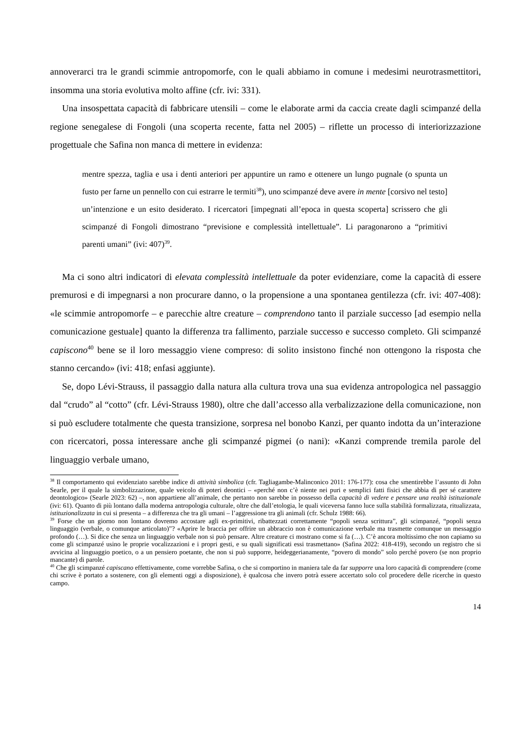annoverarci tra le grandi scimmie antropomorfe, con le quali abbiamo in comune i medesimi neurotrasmettitori, insomma una storia evolutiva molto affine (cfr. ivi: 331).
Una insospettata capacità di fabbricare utensili – come le elaborate armi da caccia create dagli scimpanzé della regione senegalese di Fongoli (una scoperta recente, fatta nel 2005) – riflette un processo di interiorizzazione progettuale che Safina non manca di mettere in evidenza:
mentre spezza, taglia e usa i denti anteriori per appuntire un ramo e ottenere un lungo pugnale (o spunta un fusto per farne un pennello con cui estrarre le termiti<sup>38</sup>), uno scimpanzé deve avere in mente [corsivo nel testo] un’intenzione e un esito desiderato. I ricercatori [impegnati all’epoca in questa scoperta] scrissero che gli scimpanzé di Fongoli dimostrano “previsione e complessità intellettuale”. Li paragonarono a “primitivi parenti umani” (ivi: 407)<sup>39</sup>.
Ma ci sono altri indicatori di elevata complessità intellettuale da poter evidenziare, come la capacità di essere premurosi e di impegnarsi a non procurare danno, o la propensione a una spontanea gentilezza (cfr. ivi: 407-408): «le scimmie antropomorfe – e parecchie altre creature – comprendono tanto il parziale successo [ad esempio nella comunicazione gestuale] quanto la differenza tra fallimento, parziale successo e successo completo. Gli scimpanzé capiscono<sup>40</sup> bene se il loro messaggio viene compreso: di solito insistono finché non ottengono la risposta che stanno cercando» (ivi: 418; enfasi aggiunte).
Se, dopo Lévi-Strauss, il passaggio dalla natura alla cultura trova una sua evidenza antropologica nel passaggio dal “crudo” al “cotto” (cfr. Lévi-Strauss 1980), oltre che dall’accesso alla verbalizzazione della comunicazione, non si può escludere totalmente che questa transizione, sorpresa nel bonobo Kanzi, per quanto indotta da un’interazione con ricercatori, possa interessare anche gli scimpanzé pigmei (o nani): «Kanzi comprende tremila parole del linguaggio verbale umano,
<sup>38</sup> Il comportamento qui evidenziato sarebbe indice di attività simbolica (cfr. Tagliagambe-Malinconico 2011: 176-177): cosa che smentirebbe l’assunto di John Searle, per il quale la simbolizzazione, quale veicolo di poteri deontici – «perché non c’è niente nei puri e semplici fatti fisici che abbia di per sé carattere deontologico» (Searle 2023: 62) –, non appartiene all’animale, che pertanto non sarebbe in possesso della capacità di vedere e pensare una realtà istituzionale (ivi: 61). Quanto di più lontano dalla moderna antropologia culturale, oltre che dall’etologia, le quali viceversa fanno luce sulla stabilità formalizzata, ritualizzata, istituzionalizzata in cui si presenta – a differenza che tra gli umani – l’aggressione tra gli animali (cfr. Schulz 1988: 66).
<sup>39</sup> Forse che un giorno non lontano dovremo accostare agli ex-primitivi, ribattezzati correttamente “popoli senza scrittura”, gli scimpanzé, “popoli senza linguaggio (verbale, o comunque articolato)”? «Aprire le braccia per offrire un abbraccio non è comunicazione verbale ma trasmette comunque un messaggio profondo (…). Si dice che senza un linguaggio verbale non si può pensare. Altre creature ci mostrano come si fa (…). C’è ancora moltissimo che non capiamo su come gli scimpanzé usino le proprie vocalizzazioni e i propri gesti, e su quali significati essi trasmettano» (Safina 2022: 418-419), secondo un registro che si avvicina al linguaggio poetico, o a un pensiero poetante, che non si può supporre, heideggerianamente, “povero di mondo” solo perché povero (se non proprio mancante) di parole.
<sup>40</sup> Che gli scimpanzé capiscano effettivamente, come vorrebbe Safina, o che si comportino in maniera tale da far supporre una loro capacità di comprendere (come chi scrive è portato a sostenere, con gli elementi oggi a disposizione), è qualcosa che invero potrà essere accertato solo col procedere delle ricerche in questo campo.
14